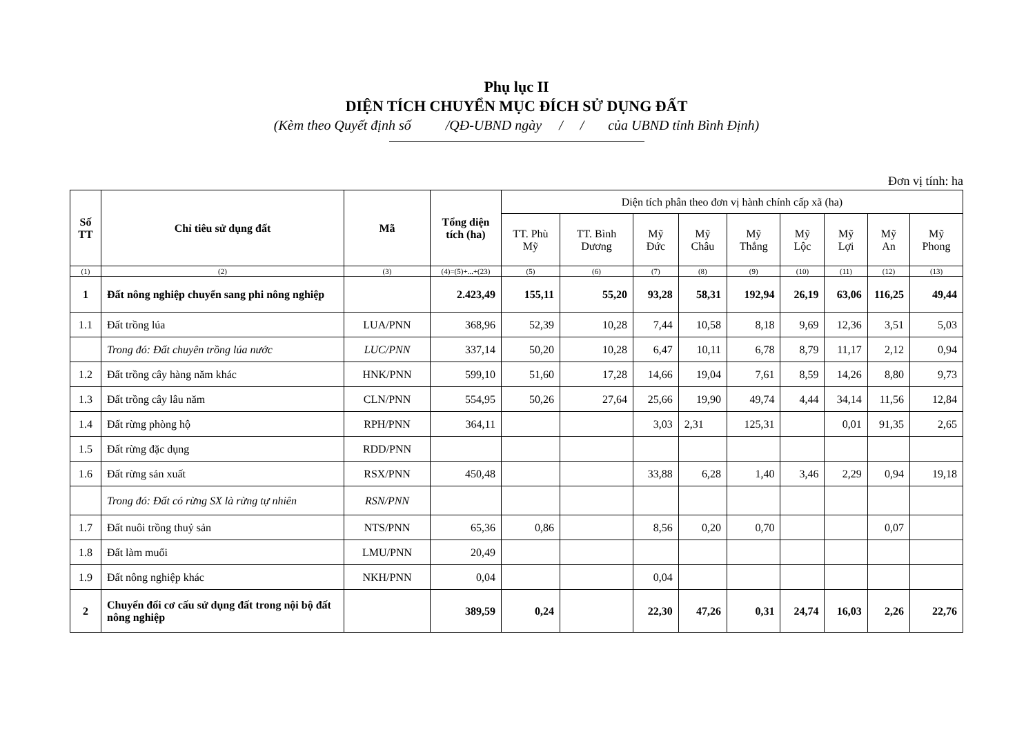Phụ lục II
DIỆN TÍCH CHUYỂN MỤC ĐÍCH SỬ DỤNG ĐẤT
(Kèm theo Quyết định số /QĐ-UBND ngày / / của UBND tỉnh Bình Định)
Đơn vị tính: ha
| Số TT | Chỉ tiêu sử dụng đất | Mã | Tổng diện tích (ha) | Diện tích phân theo đơn vị hành chính cấp xã (ha) | | | | | | | | |
| --- | --- | --- | --- | --- | --- | --- | --- | --- | --- | --- | --- | --- |
| | | | | TT. Phù Mỹ | TT. Bình Dương | Mỹ Đức | Mỹ Châu | Mỹ Thắng | Mỹ Lộc | Mỹ Lợi | Mỹ An | Mỹ Phong |
| (1) | (2) | (3) | (4)=(5)+...+(23) | (5) | (6) | (7) | (8) | (9) | (10) | (11) | (12) | (13) |
| 1 | Đất nông nghiệp chuyển sang phi nông nghiệp | | 2.423,49 | 155,11 | 55,20 | 93,28 | 58,31 | 192,94 | 26,19 | 63,06 | 116,25 | 49,44 |
| 1.1 | Đất trồng lúa | LUA/PNN | 368,96 | 52,39 | 10,28 | 7,44 | 10,58 | 8,18 | 9,69 | 12,36 | 3,51 | 5,03 |
| | Trong đó: Đất chuyên trồng lúa nước | LUC/PNN | 337,14 | 50,20 | 10,28 | 6,47 | 10,11 | 6,78 | 8,79 | 11,17 | 2,12 | 0,94 |
| 1.2 | Đất trồng cây hàng năm khác | HNK/PNN | 599,10 | 51,60 | 17,28 | 14,66 | 19,04 | 7,61 | 8,59 | 14,26 | 8,80 | 9,73 |
| 1.3 | Đất trồng cây lâu năm | CLN/PNN | 554,95 | 50,26 | 27,64 | 25,66 | 19,90 | 49,74 | 4,44 | 34,14 | 11,56 | 12,84 |
| 1.4 | Đất rừng phòng hộ | RPH/PNN | 364,11 | | | 3,03 | 2,31 | 125,31 | | 0,01 | 91,35 | 2,65 |
| 1.5 | Đất rừng đặc dụng | RDD/PNN | | | | | | | | | | |
| 1.6 | Đất rừng sản xuất | RSX/PNN | 450,48 | | | 33,88 | 6,28 | 1,40 | 3,46 | 2,29 | 0,94 | 19,18 |
| | Trong đó: Đất có rừng SX là rừng tự nhiên | RSN/PNN | | | | | | | | | | |
| 1.7 | Đất nuôi trồng thuỷ sản | NTS/PNN | 65,36 | 0,86 | | 8,56 | 0,20 | 0,70 | | | 0,07 | |
| 1.8 | Đất làm muối | LMU/PNN | 20,49 | | | | | | | | | |
| 1.9 | Đất nông nghiệp khác | NKH/PNN | 0,04 | | | 0,04 | | | | | | |
| 2 | Chuyển đổi cơ cấu sử dụng đất trong nội bộ đất nông nghiệp | | 389,59 | 0,24 | | 22,30 | 47,26 | 0,31 | 24,74 | 16,03 | 2,26 | 22,76 |